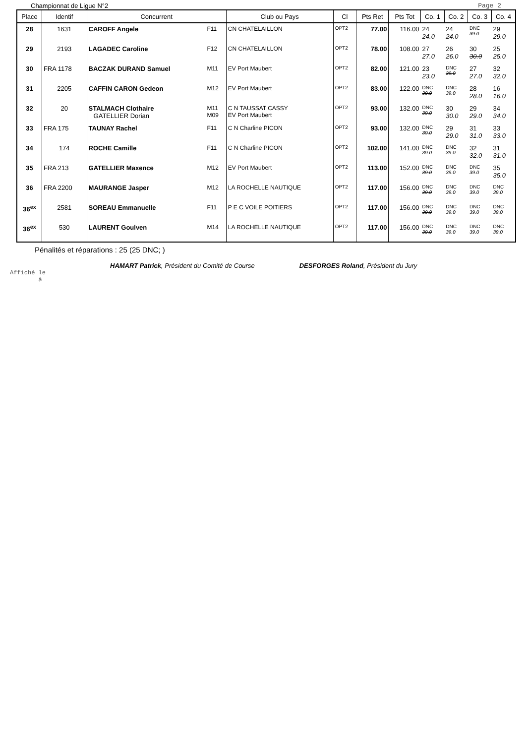Championnat de Ligue N°2 Page 2
| Place | Identif | Concurrent | | Club ou Pays | Cl | Pts Ret | Pts Tot | Co. 1 | Co. 2 | Co. 3 | Co. 4 |
| --- | --- | --- | --- | --- | --- | --- | --- | --- | --- | --- | --- |
| 28 | 1631 | CAROFF Angele | F11 | CN CHATELAILLON | OPT2 | 77.00 | 116.00 | 24 24.0 | 24 24.0 | DNC 39.0 | 29 29.0 |
| 29 | 2193 | LAGADEC Caroline | F12 | CN CHATELAILLON | OPT2 | 78.00 | 108.00 | 27 27.0 | 26 26.0 | 30 30.0 | 25 25.0 |
| 30 | FRA 1178 | BACZAK DURAND Samuel | M11 | EV Port Maubert | OPT2 | 82.00 | 121.00 | 23 23.0 | DNC 39.0 | 27 27.0 | 32 32.0 |
| 31 | 2205 | CAFFIN CARON Gedeon | M12 | EV Port Maubert | OPT2 | 83.00 | 122.00 | DNC 39.0 | DNC 39.0 | 28 28.0 | 16 16.0 |
| 32 | 20 | STALMACH Clothaire GATELLIER Dorian | M11 M09 | C N TAUSSAT CASSY EV Port Maubert | OPT2 | 93.00 | 132.00 | DNC 39.0 | 30 30.0 | 29 29.0 | 34 34.0 |
| 33 | FRA 175 | TAUNAY Rachel | F11 | C N Charline PICON | OPT2 | 93.00 | 132.00 | DNC 39.0 | 29 29.0 | 31 31.0 | 33 33.0 |
| 34 | 174 | ROCHE Camille | F11 | C N Charline PICON | OPT2 | 102.00 | 141.00 | DNC 39.0 | DNC 39.0 | 32 32.0 | 31 31.0 |
| 35 | FRA 213 | GATELLIER Maxence | M12 | EV Port Maubert | OPT2 | 113.00 | 152.00 | DNC 39.0 | DNC 39.0 | DNC 39.0 | 35 35.0 |
| 36 | FRA 2200 | MAURANGE Jasper | M12 | LA ROCHELLE NAUTIQUE | OPT2 | 117.00 | 156.00 | DNC 39.0 | DNC 39.0 | DNC 39.0 | DNC 39.0 |
| 36<sup>ex</sup> | 2581 | SOREAU Emmanuelle | F11 | P E C VOILE POITIERS | OPT2 | 117.00 | 156.00 | DNC 39.0 | DNC 39.0 | DNC 39.0 | DNC 39.0 |
| 36<sup>ex</sup> | 530 | LAURENT Goulven | M14 | LA ROCHELLE NAUTIQUE | OPT2 | 117.00 | 156.00 | DNC 39.0 | DNC 39.0 | DNC 39.0 | DNC 39.0 |
Pénalités et réparations : 25 (25 DNC; )
HAMART Patrick, Président du Comité de Course DESFORGES Roland, Président du Jury
Affiché le
à